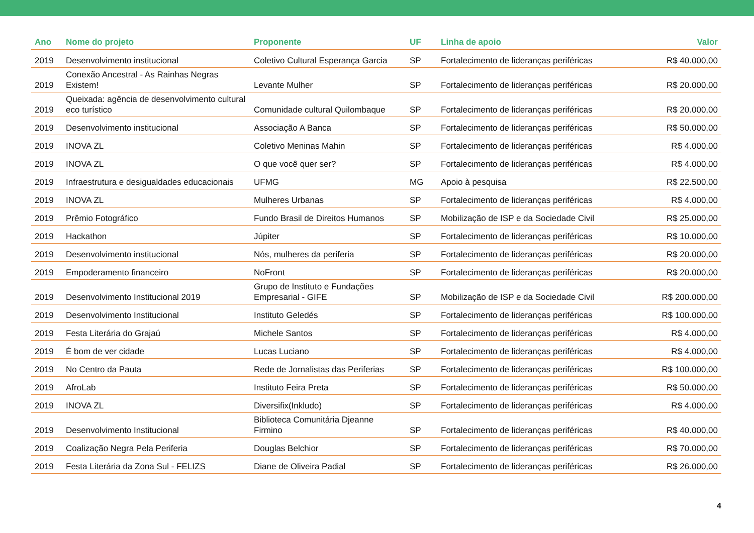| Ano | Nome do projeto | Proponente | UF | Linha de apoio | Valor |
| --- | --- | --- | --- | --- | --- |
| 2019 | Desenvolvimento institucional | Coletivo Cultural Esperança Garcia | SP | Fortalecimento de lideranças periféricas | R$ 40.000,00 |
| 2019 | Conexão Ancestral - As Rainhas Negras Existem! | Levante Mulher | SP | Fortalecimento de lideranças periféricas | R$ 20.000,00 |
| 2019 | Queixada: agência de desenvolvimento cultural eco turístico | Comunidade cultural Quilombaque | SP | Fortalecimento de lideranças periféricas | R$ 20.000,00 |
| 2019 | Desenvolvimento institucional | Associação A Banca | SP | Fortalecimento de lideranças periféricas | R$ 50.000,00 |
| 2019 | INOVA ZL | Coletivo Meninas Mahin | SP | Fortalecimento de lideranças periféricas | R$ 4.000,00 |
| 2019 | INOVA ZL | O que você quer ser? | SP | Fortalecimento de lideranças periféricas | R$ 4.000,00 |
| 2019 | Infraestrutura e desigualdades educacionais | UFMG | MG | Apoio à pesquisa | R$ 22.500,00 |
| 2019 | INOVA ZL | Mulheres Urbanas | SP | Fortalecimento de lideranças periféricas | R$ 4.000,00 |
| 2019 | Prêmio Fotográfico | Fundo Brasil de Direitos Humanos | SP | Mobilização de ISP e da Sociedade Civil | R$ 25.000,00 |
| 2019 | Hackathon | Júpiter | SP | Fortalecimento de lideranças periféricas | R$ 10.000,00 |
| 2019 | Desenvolvimento institucional | Nós, mulheres da periferia | SP | Fortalecimento de lideranças periféricas | R$ 20.000,00 |
| 2019 | Empoderamento financeiro | NoFront | SP | Fortalecimento de lideranças periféricas | R$ 20.000,00 |
| 2019 | Desenvolvimento Institucional 2019 | Grupo de Instituto e Fundações Empresarial - GIFE | SP | Mobilização de ISP e da Sociedade Civil | R$ 200.000,00 |
| 2019 | Desenvolvimento Institucional | Instituto Geledés | SP | Fortalecimento de lideranças periféricas | R$ 100.000,00 |
| 2019 | Festa Literária do Grajaú | Michele Santos | SP | Fortalecimento de lideranças periféricas | R$ 4.000,00 |
| 2019 | É bom de ver cidade | Lucas Luciano | SP | Fortalecimento de lideranças periféricas | R$ 4.000,00 |
| 2019 | No Centro da Pauta | Rede de Jornalistas das Periferias | SP | Fortalecimento de lideranças periféricas | R$ 100.000,00 |
| 2019 | AfroLab | Instituto Feira Preta | SP | Fortalecimento de lideranças periféricas | R$ 50.000,00 |
| 2019 | INOVA ZL | Diversifix(Inkludo) | SP | Fortalecimento de lideranças periféricas | R$ 4.000,00 |
| 2019 | Desenvolvimento Institucional | Biblioteca Comunitária Djeanne Firmino | SP | Fortalecimento de lideranças periféricas | R$ 40.000,00 |
| 2019 | Coalização Negra Pela Periferia | Douglas Belchior | SP | Fortalecimento de lideranças periféricas | R$ 70.000,00 |
| 2019 | Festa Literária da Zona Sul - FELIZS | Diane de Oliveira Padial | SP | Fortalecimento de lideranças periféricas | R$ 26.000,00 |
4